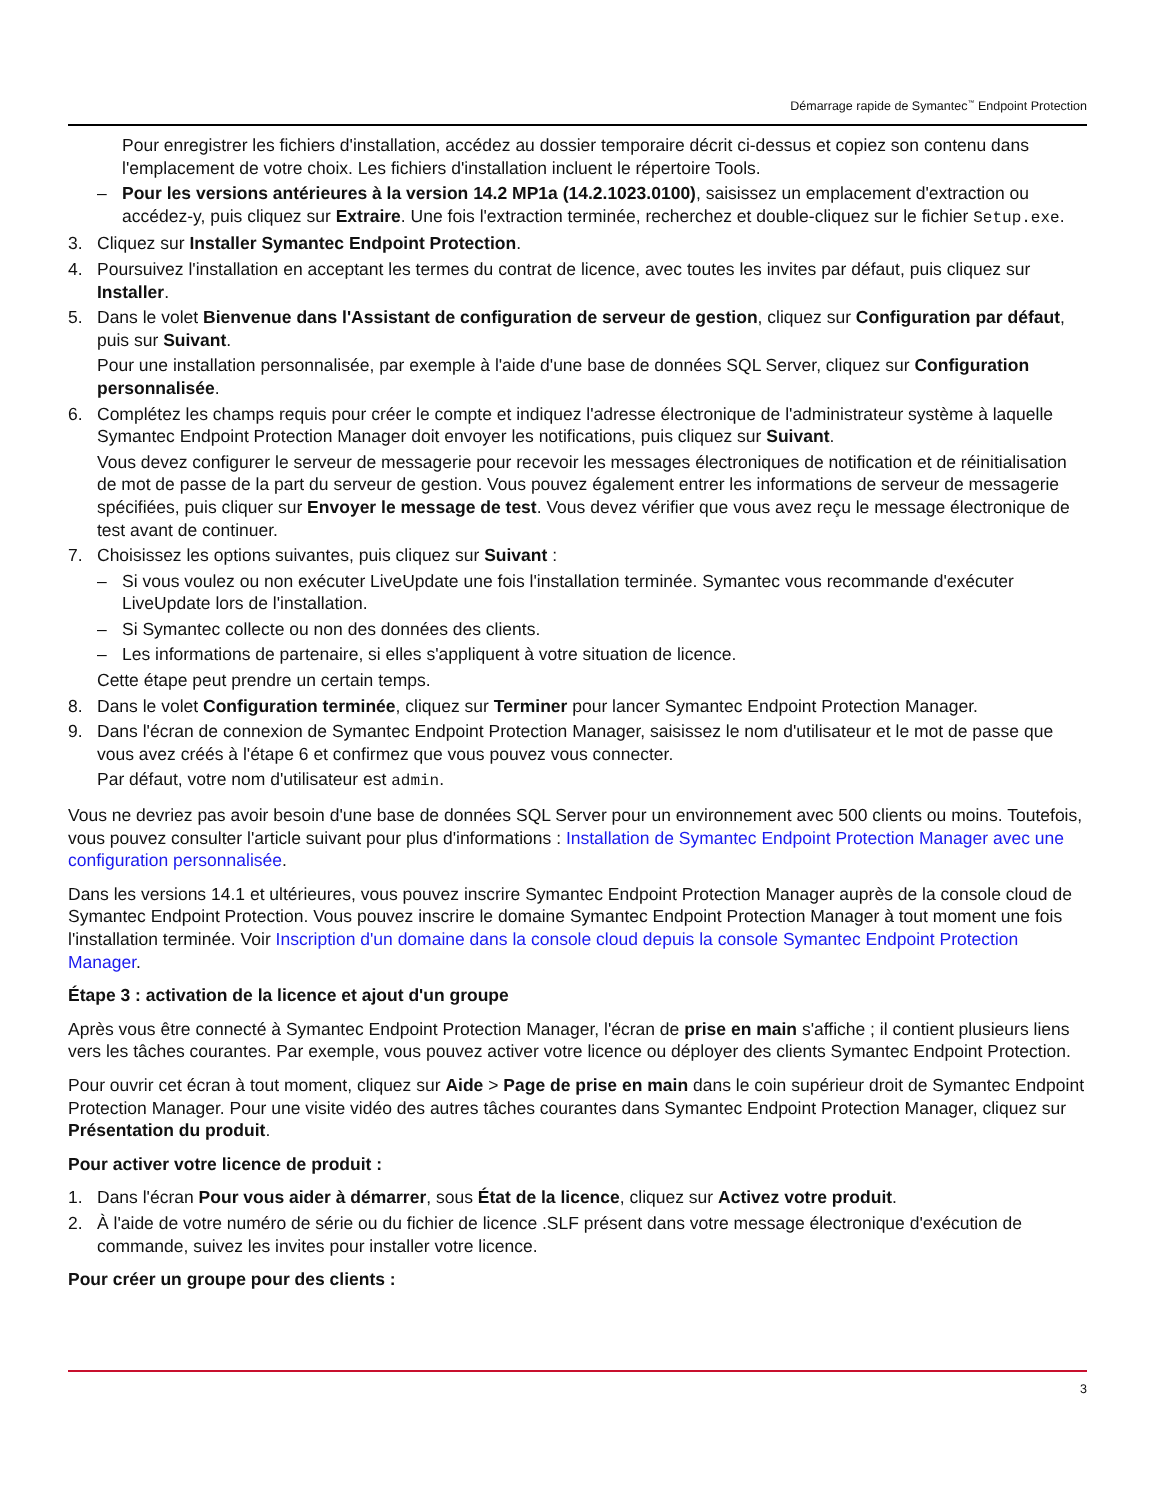Démarrage rapide de Symantec<sup>™</sup> Endpoint Protection
Pour enregistrer les fichiers d'installation, accédez au dossier temporaire décrit ci-dessus et copiez son contenu dans l'emplacement de votre choix. Les fichiers d'installation incluent le répertoire Tools.
– Pour les versions antérieures à la version 14.2 MP1a (14.2.1023.0100), saisissez un emplacement d'extraction ou accédez-y, puis cliquez sur Extraire. Une fois l'extraction terminée, recherchez et double-cliquez sur le fichier Setup.exe.
3. Cliquez sur Installer Symantec Endpoint Protection.
4. Poursuivez l'installation en acceptant les termes du contrat de licence, avec toutes les invites par défaut, puis cliquez sur Installer.
5. Dans le volet Bienvenue dans l'Assistant de configuration de serveur de gestion, cliquez sur Configuration par défaut, puis sur Suivant.
Pour une installation personnalisée, par exemple à l'aide d'une base de données SQL Server, cliquez sur Configuration personnalisée.
6. Complétez les champs requis pour créer le compte et indiquez l'adresse électronique de l'administrateur système à laquelle Symantec Endpoint Protection Manager doit envoyer les notifications, puis cliquez sur Suivant.
Vous devez configurer le serveur de messagerie pour recevoir les messages électroniques de notification et de réinitialisation de mot de passe de la part du serveur de gestion. Vous pouvez également entrer les informations de serveur de messagerie spécifiées, puis cliquer sur Envoyer le message de test. Vous devez vérifier que vous avez reçu le message électronique de test avant de continuer.
7. Choisissez les options suivantes, puis cliquez sur Suivant :
– Si vous voulez ou non exécuter LiveUpdate une fois l'installation terminée. Symantec vous recommande d'exécuter LiveUpdate lors de l'installation.
– Si Symantec collecte ou non des données des clients.
– Les informations de partenaire, si elles s'appliquent à votre situation de licence.
Cette étape peut prendre un certain temps.
8. Dans le volet Configuration terminée, cliquez sur Terminer pour lancer Symantec Endpoint Protection Manager.
9. Dans l'écran de connexion de Symantec Endpoint Protection Manager, saisissez le nom d'utilisateur et le mot de passe que vous avez créés à l'étape 6 et confirmez que vous pouvez vous connecter.
Par défaut, votre nom d'utilisateur est admin.
Vous ne devriez pas avoir besoin d'une base de données SQL Server pour un environnement avec 500 clients ou moins. Toutefois, vous pouvez consulter l'article suivant pour plus d'informations : Installation de Symantec Endpoint Protection Manager avec une configuration personnalisée.
Dans les versions 14.1 et ultérieures, vous pouvez inscrire Symantec Endpoint Protection Manager auprès de la console cloud de Symantec Endpoint Protection. Vous pouvez inscrire le domaine Symantec Endpoint Protection Manager à tout moment une fois l'installation terminée. Voir Inscription d'un domaine dans la console cloud depuis la console Symantec Endpoint Protection Manager.
Étape 3 : activation de la licence et ajout d'un groupe
Après vous être connecté à Symantec Endpoint Protection Manager, l'écran de prise en main s'affiche ; il contient plusieurs liens vers les tâches courantes. Par exemple, vous pouvez activer votre licence ou déployer des clients Symantec Endpoint Protection.
Pour ouvrir cet écran à tout moment, cliquez sur Aide > Page de prise en main dans le coin supérieur droit de Symantec Endpoint Protection Manager. Pour une visite vidéo des autres tâches courantes dans Symantec Endpoint Protection Manager, cliquez sur Présentation du produit.
Pour activer votre licence de produit :
1. Dans l'écran Pour vous aider à démarrer, sous État de la licence, cliquez sur Activez votre produit.
2. À l'aide de votre numéro de série ou du fichier de licence .SLF présent dans votre message électronique d'exécution de commande, suivez les invites pour installer votre licence.
Pour créer un groupe pour des clients :
3